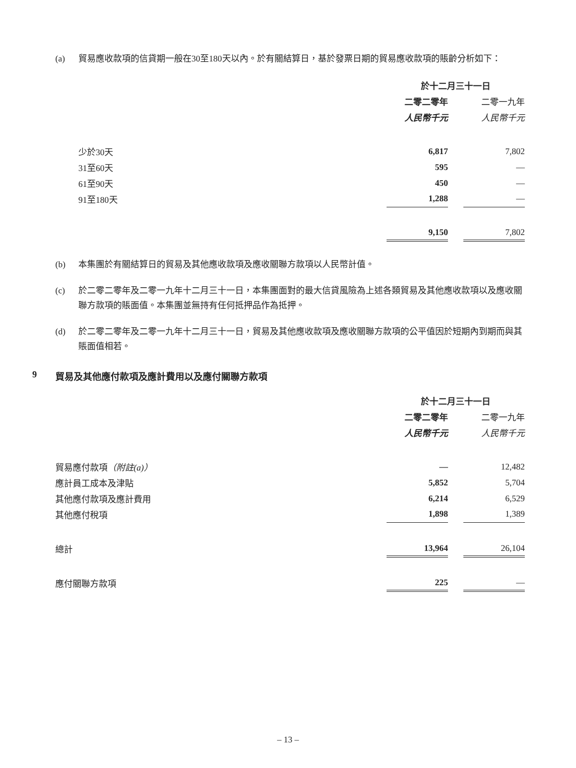(a) 貿易應收款項的信貸期一般在30至180天以內。於有關結算日，基於發票日期的貿易應收款項的賬齡分析如下：
| | 於十二月三十一日 | | |
| | 二零二零年 | | 二零一九年 |
| | 人民幣千元 | | 人民幣千元 |
| 少於30天 | 6,817 | | 7,802 |
| 31至60天 | 595 | | — |
| 61至90天 | 450 | | — |
| 91至180天 | 1,288 | | — |
| | 9,150 | | 7,802 |
(b) 本集團於有關結算日的貿易及其他應收款項及應收關聯方款項以人民幣計值。
(c) 於二零二零年及二零一九年十二月三十一日，本集團面對的最大信貸風險為上述各類貿易及其他應收款項以及應收關聯方款項的賬面值。本集團並無持有任何抵押品作為抵押。
(d) 於二零二零年及二零一九年十二月三十一日，貿易及其他應收款項及應收關聯方款項的公平值因於短期內到期而與其賬面值相若。
9 貿易及其他應付款項及應計費用以及應付關聯方款項
| | 於十二月三十一日 | | |
| | 二零二零年 | | 二零一九年 |
| | 人民幣千元 | | 人民幣千元 |
| 貿易應付款項 （附註(a)） | — | | 12,482 |
| 應計員工成本及津貼 | 5,852 | | 5,704 |
| 其他應付款項及應計費用 | 6,214 | | 6,529 |
| 其他應付稅項 | 1,898 | | 1,389 |
| 總計 | 13,964 | | 26,104 |
| 應付關聯方款項 | 225 | | — |
– 13 –